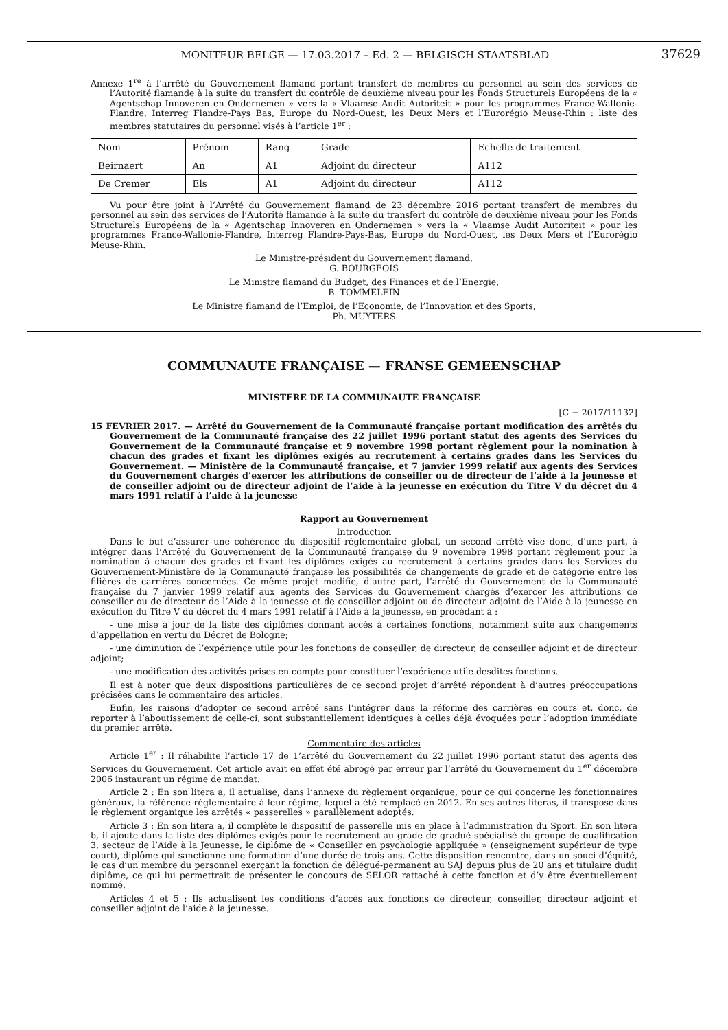MONITEUR BELGE — 17.03.2017 – Ed. 2 — BELGISCH STAATSBLAD 37629
Annexe 1<sup>re</sup> à l’arrêté du Gouvernement flamand portant transfert de membres du personnel au sein des services de l’Autorité flamande à la suite du transfert du contrôle de deuxième niveau pour les Fonds Structurels Européens de la « Agentschap Innoveren en Ondernemen » vers la « Vlaamse Audit Autoriteit » pour les programmes France-Wallonie-Flandre, Interreg Flandre-Pays Bas, Europe du Nord-Ouest, les Deux Mers et l’Eurorégio Meuse-Rhin : liste des membres statutaires du personnel visés à l’article 1<sup>er</sup> :
| Nom | Prénom | Rang | Grade | Echelle de traitement |
| Beirnaert | An | A1 | Adjoint du directeur | A112 |
| De Cremer | Els | A1 | Adjoint du directeur | A112 |
Vu pour être joint à l’Arrêté du Gouvernement flamand de 23 décembre 2016 portant transfert de membres du personnel au sein des services de l’Autorité flamande à la suite du transfert du contrôle de deuxième niveau pour les Fonds Structurels Européens de la « Agentschap Innoveren en Ondernemen » vers la « Vlaamse Audit Autoriteit » pour les programmes France-Wallonie-Flandre, Interreg Flandre-Pays-Bas, Europe du Nord-Ouest, les Deux Mers et l’Eurorégio Meuse-Rhin.
Le Ministre-président du Gouvernement flamand,
G. BOURGEOIS
Le Ministre flamand du Budget, des Finances et de l’Energie,
B. TOMMELEIN
Le Ministre flamand de l’Emploi, de l’Economie, de l’Innovation et des Sports,
Ph. MUYTERS
COMMUNAUTE FRANÇAISE — FRANSE GEMEENSCHAP
MINISTERE DE LA COMMUNAUTE FRANÇAISE
[C − 2017/11132]
15 FEVRIER 2017. — Arrêté du Gouvernement de la Communauté française portant modification des arrêtés du Gouvernement de la Communauté française des 22 juillet 1996 portant statut des agents des Services du Gouvernement de la Communauté française et 9 novembre 1998 portant règlement pour la nomination à chacun des grades et fixant les diplômes exigés au recrutement à certains grades dans les Services du Gouvernement. — Ministère de la Communauté française, et 7 janvier 1999 relatif aux agents des Services du Gouvernement chargés d’exercer les attributions de conseiller ou de directeur de l’aide à la jeunesse et de conseiller adjoint ou de directeur adjoint de l’aide à la jeunesse en exécution du Titre V du décret du 4 mars 1991 relatif à l’aide à la jeunesse
Rapport au Gouvernement
Introduction
Dans le but d’assurer une cohérence du dispositif réglementaire global, un second arrêté vise donc, d’une part, à intégrer dans l’Arrêté du Gouvernement de la Communauté française du 9 novembre 1998 portant règlement pour la nomination à chacun des grades et fixant les diplômes exigés au recrutement à certains grades dans les Services du Gouvernement-Ministère de la Communauté française les possibilités de changements de grade et de catégorie entre les filières de carrières concernées. Ce même projet modifie, d’autre part, l’arrêté du Gouvernement de la Communauté française du 7 janvier 1999 relatif aux agents des Services du Gouvernement chargés d’exercer les attributions de conseiller ou de directeur de l’Aide à la jeunesse et de conseiller adjoint ou de directeur adjoint de l’Aide à la jeunesse en exécution du Titre V du décret du 4 mars 1991 relatif à l’Aide à la jeunesse, en procédant à :
- une mise à jour de la liste des diplômes donnant accès à certaines fonctions, notamment suite aux changements d’appellation en vertu du Décret de Bologne;
- une diminution de l’expérience utile pour les fonctions de conseiller, de directeur, de conseiller adjoint et de directeur adjoint;
- une modification des activités prises en compte pour constituer l’expérience utile desdites fonctions.
Il est à noter que deux dispositions particulières de ce second projet d’arrêté répondent à d’autres préoccupations précisées dans le commentaire des articles.
Enfin, les raisons d’adopter ce second arrêté sans l’intégrer dans la réforme des carrières en cours et, donc, de reporter à l’aboutissement de celle-ci, sont substantiellement identiques à celles déjà évoquées pour l’adoption immédiate du premier arrêté.
Commentaire des articles
Article 1<sup>er</sup> : Il réhabilite l’article 17 de 1’arrêté du Gouvernement du 22 juillet 1996 portant statut des agents des Services du Gouvernement. Cet article avait en effet été abrogé par erreur par l’arrêté du Gouvernement du 1<sup>er</sup> décembre 2006 instaurant un régime de mandat.
Article 2 : En son litera a, il actualise, dans l’annexe du règlement organique, pour ce qui concerne les fonctionnaires généraux, la référence réglementaire à leur régime, lequel a été remplacé en 2012. En ses autres literas, il transpose dans le règlement organique les arrêtés « passerelles » parallèlement adoptés.
Article 3 : En son litera a, il complète le dispositif de passerelle mis en place à l’administration du Sport. En son litera b, il ajoute dans la liste des diplômes exigés pour le recrutement au grade de gradué spécialisé du groupe de qualification 3, secteur de l’Aide à la Jeunesse, le diplôme de « Conseiller en psychologie appliquée » (enseignement supérieur de type court), diplôme qui sanctionne une formation d’une durée de trois ans. Cette disposition rencontre, dans un souci d’équité, le cas d’un membre du personnel exerçant la fonction de délégué-permanent au SAJ depuis plus de 20 ans et titulaire dudit diplôme, ce qui lui permettrait de présenter le concours de SELOR rattaché à cette fonction et d’y être éventuellement nommé.
Articles 4 et 5 : Ils actualisent les conditions d’accès aux fonctions de directeur, conseiller, directeur adjoint et conseiller adjoint de l’aide à la jeunesse.